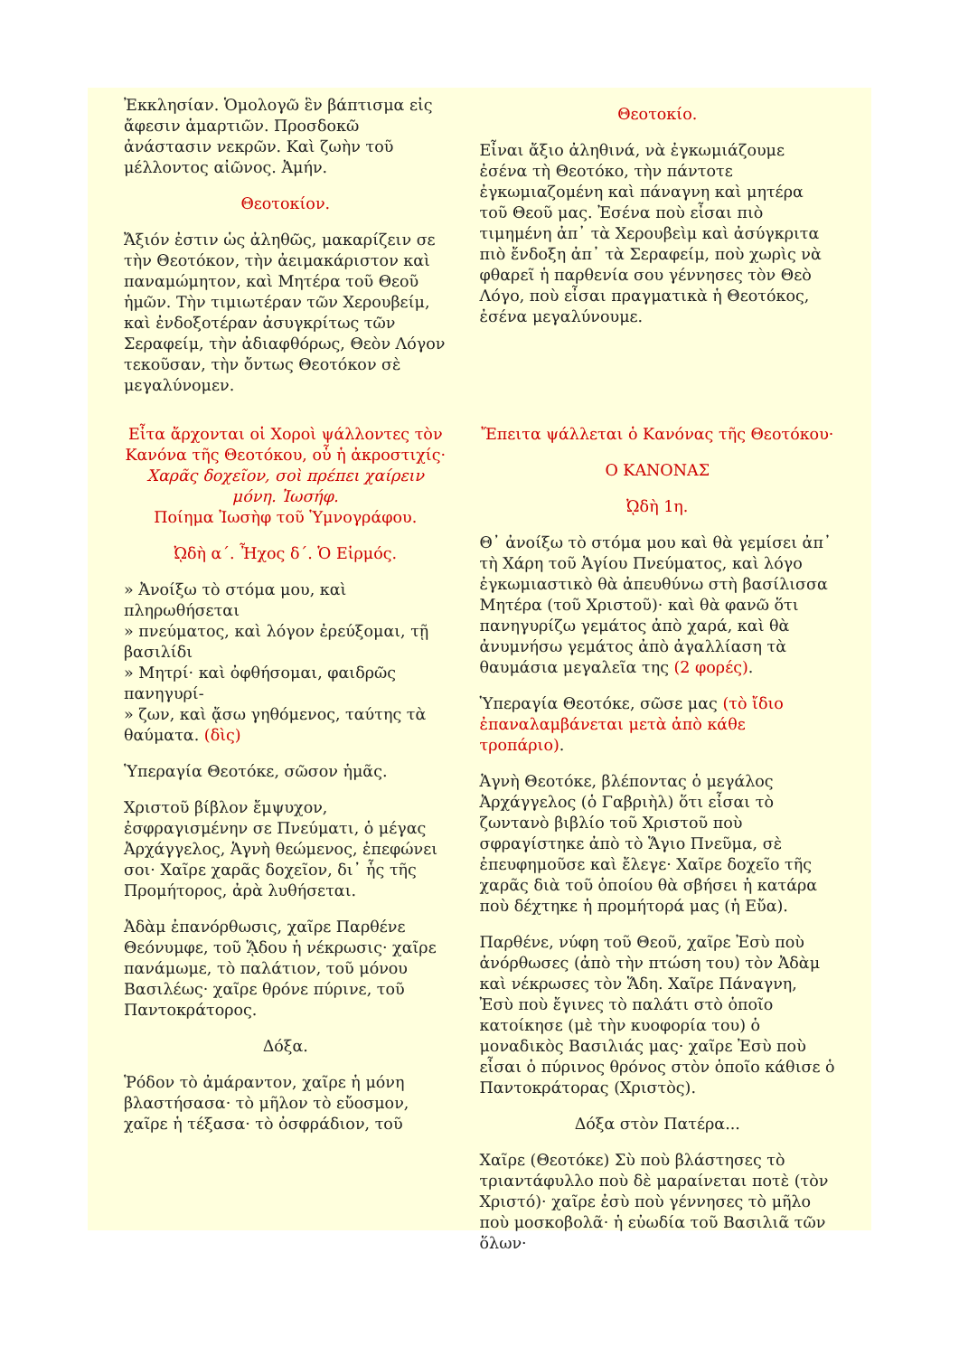| Ἐκκλησίαν. Ὁμολογῶ ἓν βάπτισμα εἰς ἄφεσιν ἁμαρτιῶν. Προσδοκῶ ἀνάστασιν νεκρῶν. Καὶ ζωὴν τοῦ μέλλοντος αἰῶνος. Ἀμήν. Θεοτοκίον. Ἄξιόν ἐστιν ὡς ἀληθῶς, μακαρίζειν σε τὴν Θεοτόκον, τὴν ἀειμακάριστον καὶ παναμώμητον, καὶ Μητέρα τοῦ Θεοῦ ἡμῶν. Τὴν τιμιωτέραν τῶν Χερουβείμ, καὶ ἐνδοξοτέραν ἀσυγκρίτως τῶν Σεραφείμ, τὴν ἀδιαφθόρως, Θεὸν Λόγον τεκοῦσαν, τὴν ὄντως Θεοτόκον σὲ μεγαλύνομεν. | Θεοτοκίο. Εἶναι ἄξιο ἀληθινά, νὰ ἐγκωμιάζουμε ἐσένα τὴ Θεοτόκο, τὴν πάντοτε ἐγκωμιαζομένη καὶ πάναγνη καὶ μητέρα τοῦ Θεοῦ μας. Ἐσένα ποὺ εἶσαι πιὸ τιμημένη ἀπ᾽ τὰ Χερουβεὶμ καὶ ἀσύγκριτα πιὸ ἔνδοξη ἀπ᾽ τὰ Σεραφείμ, ποὺ χωρὶς νὰ φθαρεῖ ἡ παρθενία σου γέννησες τὸν Θεὸ Λόγο, ποὺ εἶσαι πραγματικὰ ἡ Θεοτόκος, ἐσένα μεγαλύνουμε. |
| Εἶτα ἄρχονται οἱ Χοροὶ ψάλλοντες τὸν Κανόνα τῆς Θεοτόκου, οὗ ἡ ἀκροστιχίς· Χαρᾶς δοχεῖον, σοὶ πρέπει χαίρειν μόνη. Ἰωσήφ. Ποίημα Ἰωσὴφ τοῦ Ὑμνογράφου. ᾨδὴ α΄. Ἦχος δ΄. Ὁ Εἱρμός. » Ἀνοίξω τὸ στόμα μου, καὶ πληρωθήσεται » πνεύματος, καὶ λόγον ἐρεύξομαι, τῇ βασιλίδι » Μητρί· καὶ ὀφθήσομαι, φαιδρῶς πανηγυρί- » ζων, καὶ ᾄσω γηθόμενος, ταύτης τὰ θαύματα. (δὶς) Ὑπεραγία Θεοτόκε, σῶσον ἡμᾶς. Χριστοῦ βίβλον ἔμψυχον, ἐσφραγισμένην σε Πνεύματι, ὁ μέγας Ἀρχάγγελος, Ἁγνὴ θεώμενος, ἐπεφώνει σοι· Χαῖρε χαρᾶς δοχεῖον, δι᾽ ἧς τῆς Προμήτορος, ἀρὰ λυθήσεται. Ἀδὰμ ἐπανόρθωσις, χαῖρε Παρθένε Θεόνυμφε, τοῦ ᾍδου ἡ νέκρωσις· χαῖρε πανάμωμε, τὸ παλάτιον, τοῦ μόνου Βασιλέως· χαῖρε θρόνε πύρινε, τοῦ Παντοκράτορος. Δόξα. Ῥόδον τὸ ἀμάραντον, χαῖρε ἡ μόνη βλαστήσασα· τὸ μῆλον τὸ εὔοσμον, χαῖρε ἡ τέξασα· τὸ ὀσφράδιον, τοῦ | Ἔπειτα ψάλλεται ὁ Κανόνας τῆς Θεοτόκου· Ο ΚΑΝΟΝΑΣ ᾨδὴ 1η. Θ᾽ ἀνοίξω τὸ στόμα μου καὶ θὰ γεμίσει ἀπ᾽ τὴ Χάρη τοῦ Ἁγίου Πνεύματος, καὶ λόγο ἐγκωμιαστικὸ θὰ ἀπευθύνω στὴ βασίλισσα Μητέρα (τοῦ Χριστοῦ)· καὶ θὰ φανῶ ὅτι πανηγυρίζω γεμάτος ἀπὸ χαρά, καὶ θὰ ἀνυμνήσω γεμάτος ἀπὸ ἀγαλλίαση τὰ θαυμάσια μεγαλεῖα της (2 φορές) . Ὑπεραγία Θεοτόκε, σῶσε μας (τὸ ἴδιο ἐπαναλαμβάνεται μετὰ ἀπὸ κάθε τροπάριο) . Ἁγνὴ Θεοτόκε, βλέποντας ὁ μεγάλος Ἀρχάγγελος (ὁ Γαβριὴλ) ὅτι εἶσαι τὸ ζωντανὸ βιβλίο τοῦ Χριστοῦ ποὺ σφραγίστηκε ἀπὸ τὸ Ἅγιο Πνεῦμα, σὲ ἐπευφημοῦσε καὶ ἔλεγε· Χαῖρε δοχεῖο τῆς χαρᾶς διὰ τοῦ ὁποίου θὰ σβήσει ἡ κατάρα ποὺ δέχτηκε ἡ προμήτορά μας (ἡ Εὔα). Παρθένε, νύφη τοῦ Θεοῦ, χαῖρε Ἐσὺ ποὺ ἀνόρθωσες (ἀπὸ τὴν πτώση του) τὸν Ἀδὰμ καὶ νέκρωσες τὸν Ἅδη. Χαῖρε Πάναγνη, Ἐσὺ ποὺ ἔγινες τὸ παλάτι στὸ ὁποῖο κατοίκησε (μὲ τὴν κυοφορία του) ὁ μοναδικὸς Βασιλιάς μας· χαῖρε Ἐσὺ ποὺ εἶσαι ὁ πύρινος θρόνος στὸν ὁποῖο κάθισε ὁ Παντοκράτορας (Χριστὸς). Δόξα στὸν Πατέρα... Χαῖρε (Θεοτόκε) Σὺ ποὺ βλάστησες τὸ τριαντάφυλλο ποὺ δὲ μαραίνεται ποτὲ (τὸν Χριστό)· χαῖρε ἐσὺ ποὺ γέννησες τὸ μῆλο ποὺ μοσκοβολᾶ· ἡ εὐωδία τοῦ Βασιλιᾶ τῶν ὅλων· |